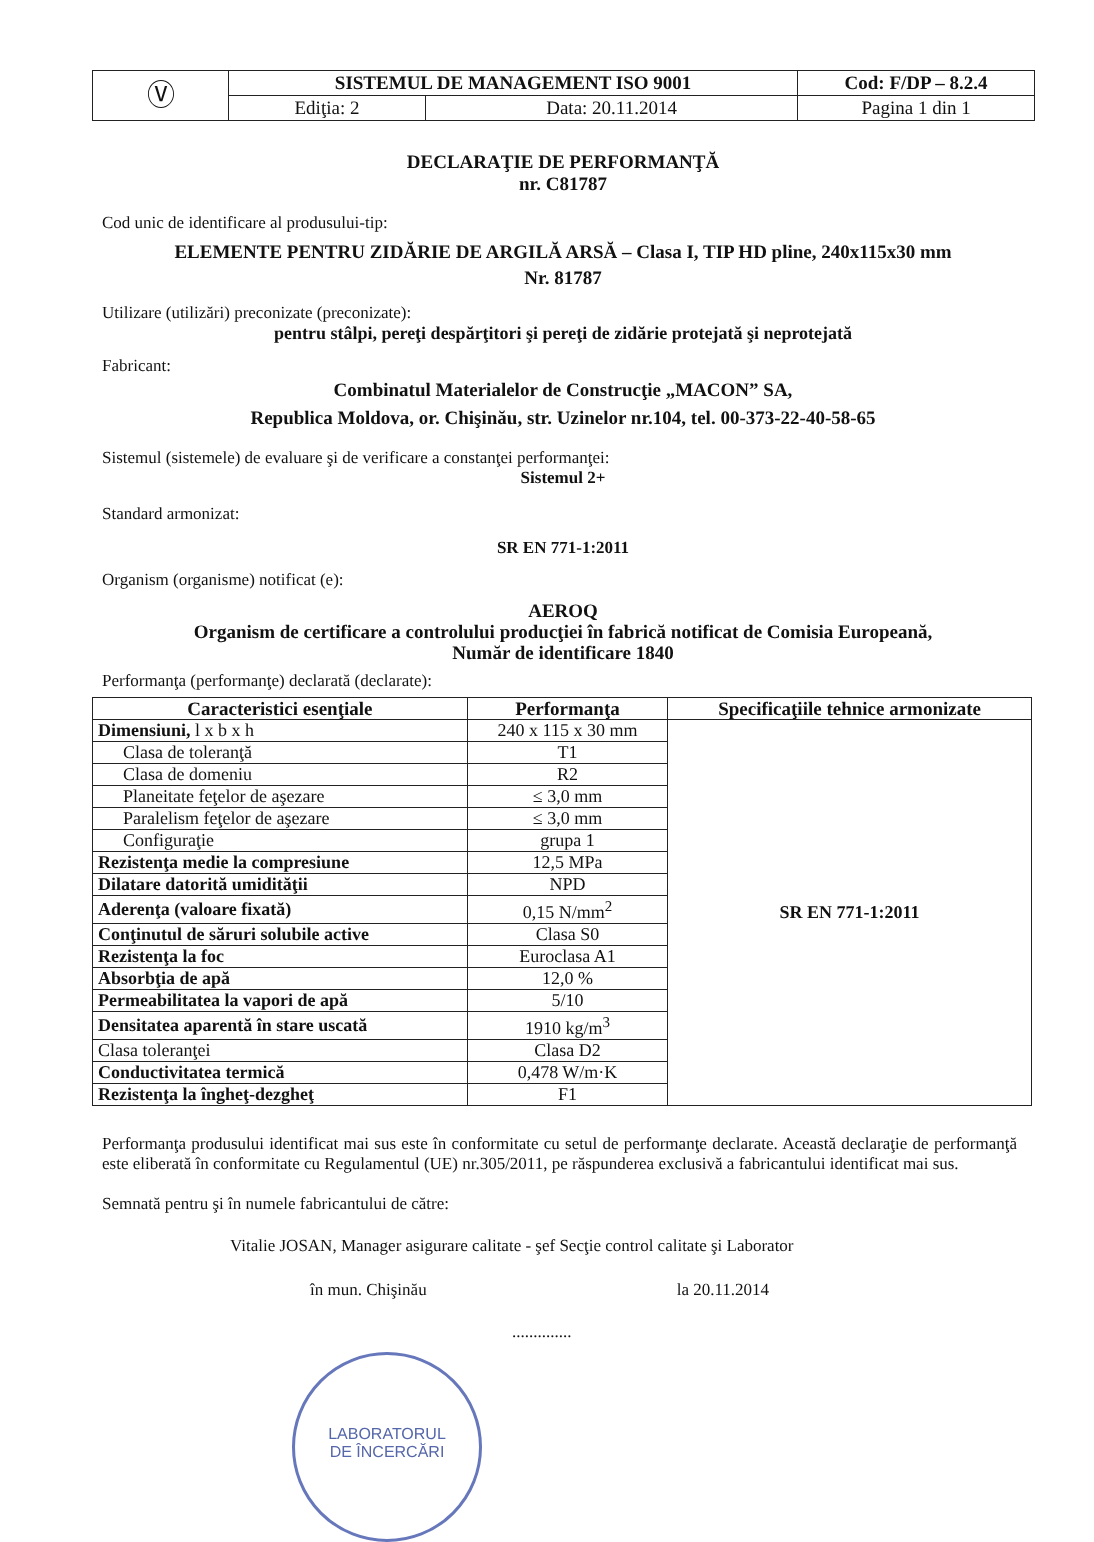| Ⓥ | SISTEMUL DE MANAGEMENT ISO 9001 | | Cod: F/DP – 8.2.4 |
| | Ediţia: 2 | Data: 20.11.2014 | Pagina 1 din 1 |
DECLARAŢIE DE PERFORMANŢĂ
nr. C81787
Cod unic de identificare al produsului-tip:
ELEMENTE PENTRU ZIDĂRIE DE ARGILĂ ARSĂ – Clasa I, TIP HD pline, 240x115x30 mm
Nr. 81787
Utilizare (utilizări) preconizate (preconizate):
pentru stâlpi, pereţi despărţitori şi pereţi de zidărie protejată şi neprotejată
Fabricant:
Combinatul Materialelor de Construcţie „MACON” SA,
Republica Moldova, or. Chişinău, str. Uzinelor nr.104, tel. 00-373-22-40-58-65
Sistemul (sistemele) de evaluare şi de verificare a constanţei performanţei:
Sistemul 2+
Standard armonizat:
SR EN 771-1:2011
Organism (organisme) notificat (e):
AEROQ
Organism de certificare a controlului producţiei în fabrică notificat de Comisia Europeană,
Număr de identificare 1840
Performanţa (performanţe) declarată (declarate):
| Caracteristici esenţiale | Performanţa | Specificaţiile tehnice armonizate |
| --- | --- | --- |
| Dimensiuni, l x b x h | 240 x 115 x 30 mm | SR EN 771-1:2011 |
| Clasa de toleranţă | T1 | |
| Clasa de domeniu | R2 | |
| Planeitate feţelor de aşezare | ≤ 3,0 mm | |
| Paralelism feţelor de aşezare | ≤ 3,0 mm | |
| Configuraţie | grupa 1 | |
| Rezistenţa medie la compresiune | 12,5 MPa | |
| Dilatare datorită umidităţii | NPD | |
| Aderenţa (valoare fixată) | 0,15 N/mm<sup>2</sup> | |
| Conţinutul de săruri solubile active | Clasa S0 | |
| Rezistenţa la foc | Euroclasa A1 | |
| Absorbţia de apă | 12,0 % | |
| Permeabilitatea la vapori de apă | 5/10 | |
| Densitatea aparentă în stare uscată | 1910 kg/m<sup>3</sup> | |
| Clasa toleranţei | Clasa D2 | |
| Conductivitatea termică | 0,478 W/m·K | |
| Rezistenţa la îngheţ-dezgheţ | F1 | |
Performanţa produsului identificat mai sus este în conformitate cu setul de performanţe declarate. Această declaraţie de performanţă este eliberată în conformitate cu Regulamentul (UE) nr.305/2011, pe răspunderea exclusivă a fabricantului identificat mai sus.
Semnată pentru şi în numele fabricantului de către:
Vitalie JOSAN, Manager asigurare calitate - şef Secţie control calitate şi Laborator
în mun. Chişinău la 20.11.2014
..............
LABORATORUL
DE ÎNCERCĂRI